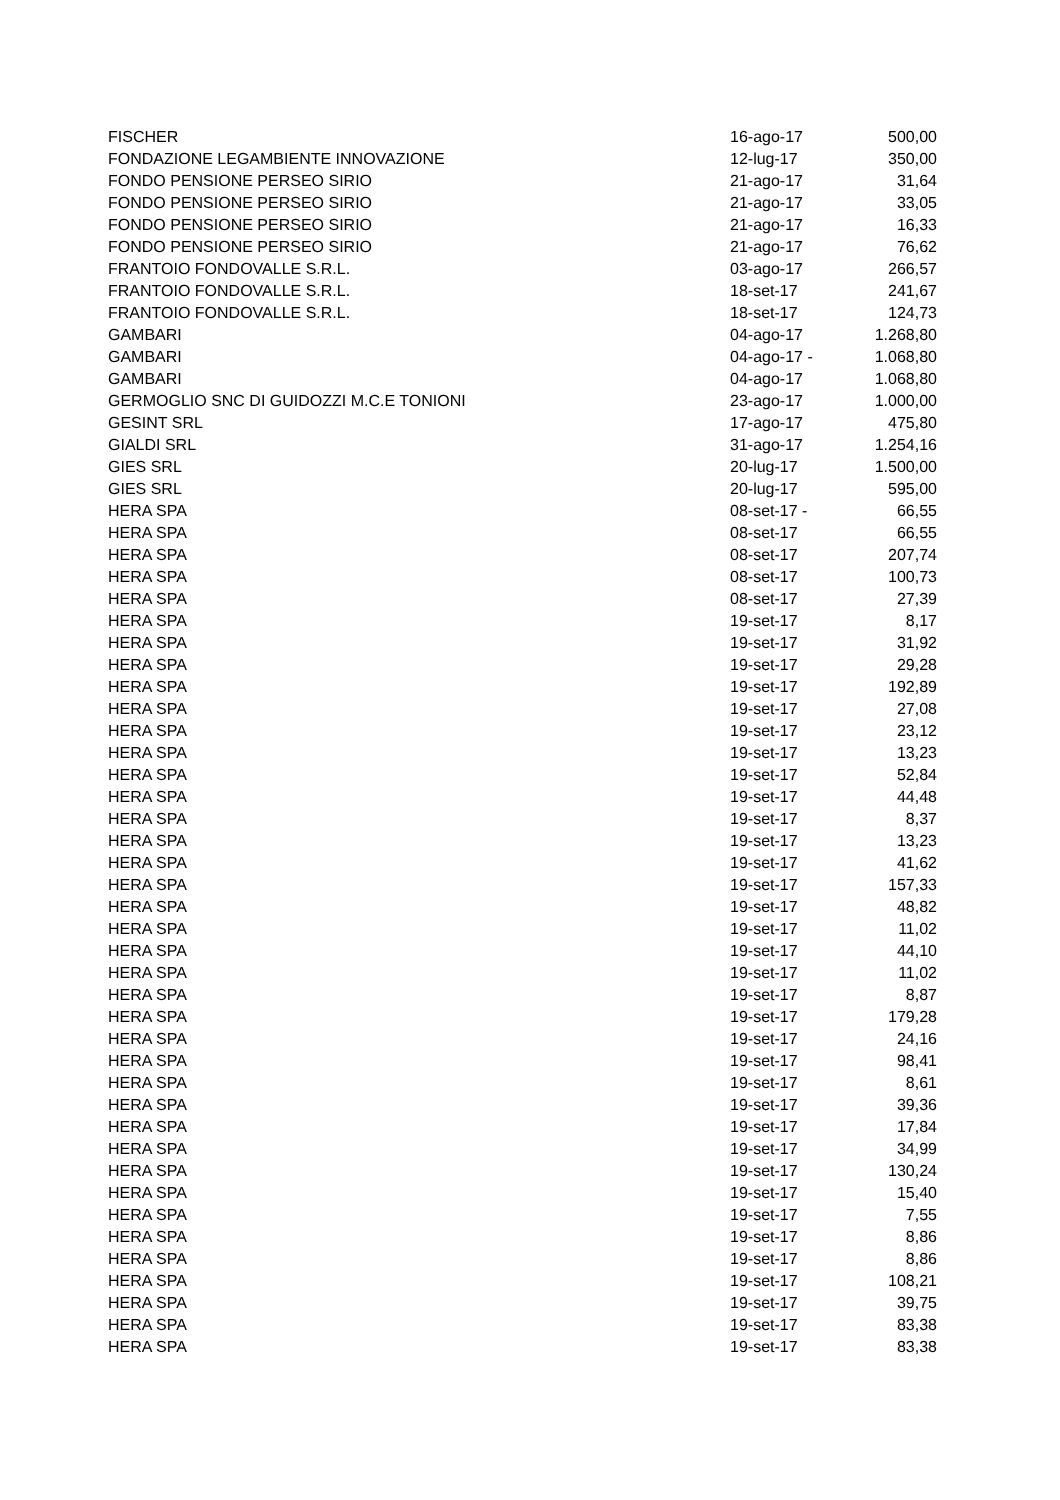| FISCHER | 16-ago-17 | 500,00 |
| FONDAZIONE LEGAMBIENTE INNOVAZIONE | 12-lug-17 | 350,00 |
| FONDO PENSIONE PERSEO SIRIO | 21-ago-17 | 31,64 |
| FONDO PENSIONE PERSEO SIRIO | 21-ago-17 | 33,05 |
| FONDO PENSIONE PERSEO SIRIO | 21-ago-17 | 16,33 |
| FONDO PENSIONE PERSEO SIRIO | 21-ago-17 | 76,62 |
| FRANTOIO FONDOVALLE S.R.L. | 03-ago-17 | 266,57 |
| FRANTOIO FONDOVALLE S.R.L. | 18-set-17 | 241,67 |
| FRANTOIO FONDOVALLE S.R.L. | 18-set-17 | 124,73 |
| GAMBARI | 04-ago-17 | 1.268,80 |
| GAMBARI | 04-ago-17 - | 1.068,80 |
| GAMBARI | 04-ago-17 | 1.068,80 |
| GERMOGLIO SNC DI GUIDOZZI M.C.E TONIONI | 23-ago-17 | 1.000,00 |
| GESINT SRL | 17-ago-17 | 475,80 |
| GIALDI SRL | 31-ago-17 | 1.254,16 |
| GIES SRL | 20-lug-17 | 1.500,00 |
| GIES SRL | 20-lug-17 | 595,00 |
| HERA SPA | 08-set-17 - | 66,55 |
| HERA SPA | 08-set-17 | 66,55 |
| HERA SPA | 08-set-17 | 207,74 |
| HERA SPA | 08-set-17 | 100,73 |
| HERA SPA | 08-set-17 | 27,39 |
| HERA SPA | 19-set-17 | 8,17 |
| HERA SPA | 19-set-17 | 31,92 |
| HERA SPA | 19-set-17 | 29,28 |
| HERA SPA | 19-set-17 | 192,89 |
| HERA SPA | 19-set-17 | 27,08 |
| HERA SPA | 19-set-17 | 23,12 |
| HERA SPA | 19-set-17 | 13,23 |
| HERA SPA | 19-set-17 | 52,84 |
| HERA SPA | 19-set-17 | 44,48 |
| HERA SPA | 19-set-17 | 8,37 |
| HERA SPA | 19-set-17 | 13,23 |
| HERA SPA | 19-set-17 | 41,62 |
| HERA SPA | 19-set-17 | 157,33 |
| HERA SPA | 19-set-17 | 48,82 |
| HERA SPA | 19-set-17 | 11,02 |
| HERA SPA | 19-set-17 | 44,10 |
| HERA SPA | 19-set-17 | 11,02 |
| HERA SPA | 19-set-17 | 8,87 |
| HERA SPA | 19-set-17 | 179,28 |
| HERA SPA | 19-set-17 | 24,16 |
| HERA SPA | 19-set-17 | 98,41 |
| HERA SPA | 19-set-17 | 8,61 |
| HERA SPA | 19-set-17 | 39,36 |
| HERA SPA | 19-set-17 | 17,84 |
| HERA SPA | 19-set-17 | 34,99 |
| HERA SPA | 19-set-17 | 130,24 |
| HERA SPA | 19-set-17 | 15,40 |
| HERA SPA | 19-set-17 | 7,55 |
| HERA SPA | 19-set-17 | 8,86 |
| HERA SPA | 19-set-17 | 8,86 |
| HERA SPA | 19-set-17 | 108,21 |
| HERA SPA | 19-set-17 | 39,75 |
| HERA SPA | 19-set-17 | 83,38 |
| HERA SPA | 19-set-17 | 83,38 |